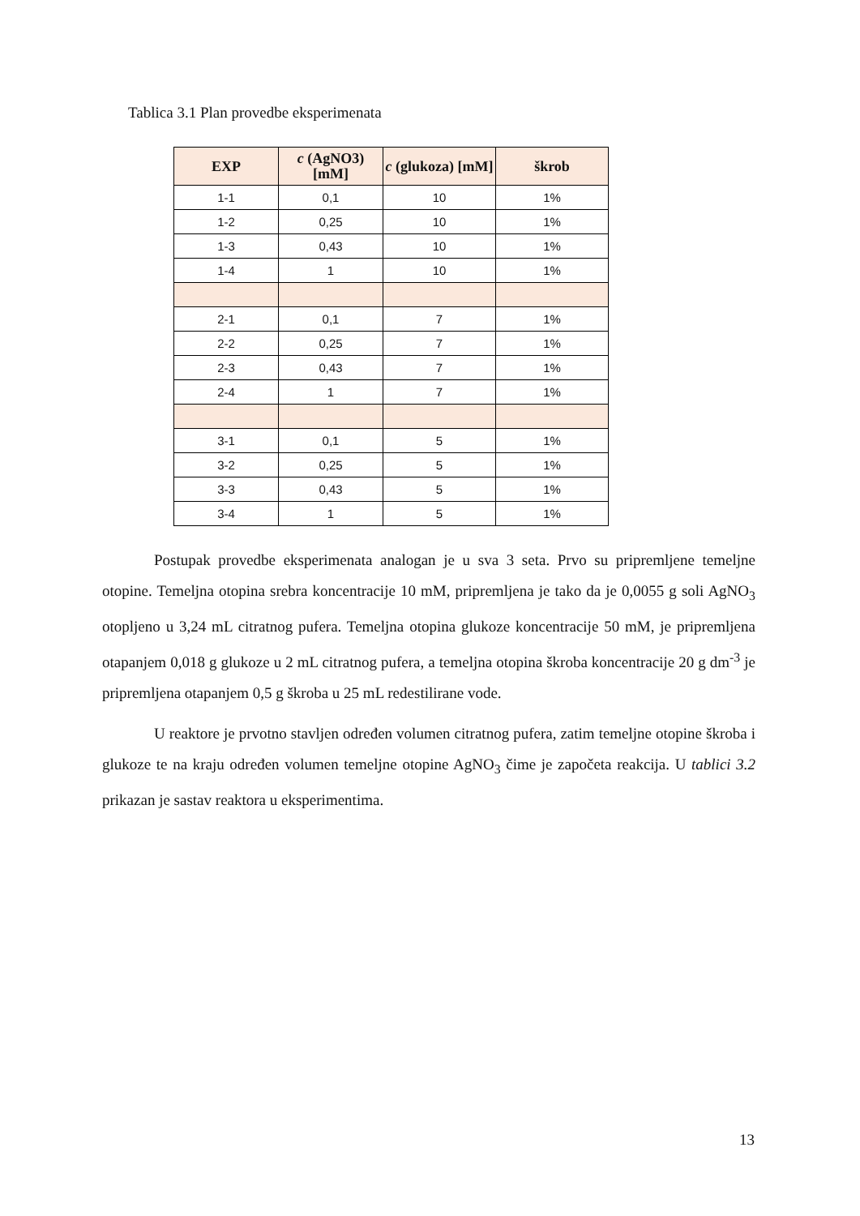Tablica 3.1 Plan provedbe eksperimenata
| EXP | c (AgNO3) [mM] | c (glukoza) [mM] | škrob |
| --- | --- | --- | --- |
| 1-1 | 0,1 | 10 | 1% |
| 1-2 | 0,25 | 10 | 1% |
| 1-3 | 0,43 | 10 | 1% |
| 1-4 | 1 | 10 | 1% |
| 2-1 | 0,1 | 7 | 1% |
| 2-2 | 0,25 | 7 | 1% |
| 2-3 | 0,43 | 7 | 1% |
| 2-4 | 1 | 7 | 1% |
| 3-1 | 0,1 | 5 | 1% |
| 3-2 | 0,25 | 5 | 1% |
| 3-3 | 0,43 | 5 | 1% |
| 3-4 | 1 | 5 | 1% |
Postupak provedbe eksperimenata analogan je u sva 3 seta. Prvo su pripremljene temeljne otopine. Temeljna otopina srebra koncentracije 10 mM, pripremljena je tako da je 0,0055 g soli AgNO<sub>3</sub> otopljeno u 3,24 mL citratnog pufera. Temeljna otopina glukoze koncentracije 50 mM, je pripremljena otapanjem 0,018 g glukoze u 2 mL citratnog pufera, a temeljna otopina škroba koncentracije 20 g dm<sup>-3</sup> je pripremljena otapanjem 0,5 g škroba u 25 mL redestilirane vode.
U reaktore je prvotno stavljen određen volumen citratnog pufera, zatim temeljne otopine škroba i glukoze te na kraju određen volumen temeljne otopine AgNO<sub>3</sub> čime je započeta reakcija. U tablici 3.2 prikazan je sastav reaktora u eksperimentima.
13